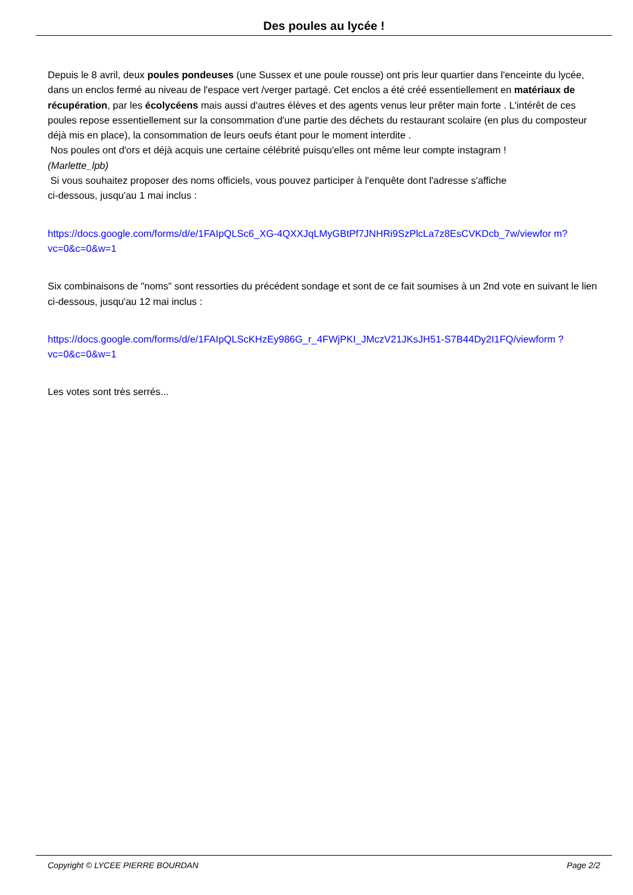Des poules au lycée !
Depuis le 8 avril, deux poules pondeuses (une Sussex et une poule rousse) ont pris leur quartier dans l'enceinte du lycée, dans un enclos fermé au niveau de l'espace vert /verger partagé. Cet enclos a été créé essentiellement en matériaux de récupération, par les écolycéens mais aussi d'autres élèves et des agents venus leur prêter main forte . L'intérêt de ces poules repose essentiellement sur la consommation d'une partie des déchets du restaurant scolaire (en plus du composteur déjà mis en place), la consommation de leurs oeufs étant pour le moment interdite .
Nos poules ont d'ors et déjà acquis une certaine célébrité puisqu'elles ont même leur compte instagram !
(Marlette_lpb)
Si vous souhaitez proposer des noms officiels, vous pouvez participer à l'enquête dont l'adresse s'affiche
ci-dessous, jusqu'au 1 mai inclus :
https://docs.google.com/forms/d/e/1FAIpQLSc6_XG-4QXXJqLMyGBtPf7JNHRi9SzPlcLa7z8EsCVKDcb_7w/viewfor m?vc=0&c=0&w=1
Six combinaisons de "noms" sont ressorties du précédent sondage et sont de ce fait soumises à un 2nd vote en suivant le lien ci-dessous, jusqu'au 12 mai inclus :
https://docs.google.com/forms/d/e/1FAIpQLScKHzEy986G_r_4FWjPKI_JMczV21JKsJH51-S7B44Dy2I1FQ/viewform ?vc=0&c=0&w=1
Les votes sont très serrés...
Copyright © LYCEE PIERRE BOURDAN Page 2/2